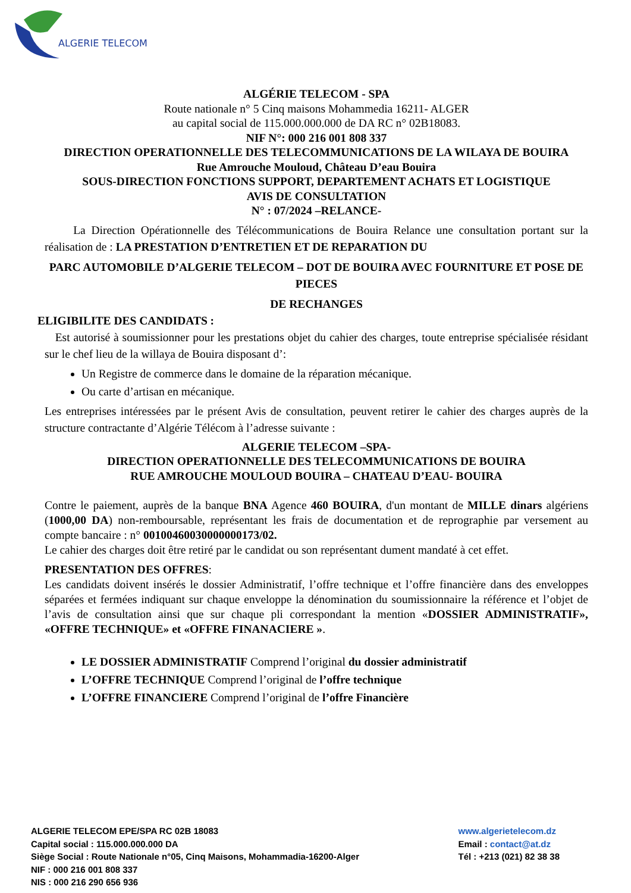ALGERIE TELECOM
ALGÉRIE TELECOM - SPA
Route nationale n° 5 Cinq maisons Mohammedia 16211- ALGER
au capital social de 115.000.000.000 de DA RC n° 02B18083.
NIF N°: 000 216 001 808 337
DIRECTION OPERATIONNELLE DES TELECOMMUNICATIONS DE LA WILAYA DE BOUIRA
Rue Amrouche Mouloud, Château D’eau Bouira
SOUS-DIRECTION FONCTIONS SUPPORT, DEPARTEMENT ACHATS ET LOGISTIQUE
AVIS DE CONSULTATION
N° : 07/2024 –RELANCE-
La Direction Opérationnelle des Télécommunications de Bouira Relance une consultation portant sur la réalisation de : LA PRESTATION D’ENTRETIEN ET DE REPARATION DU
PARC AUTOMOBILE D’ALGERIE TELECOM – DOT DE BOUIRA AVEC FOURNITURE ET POSE DE PIECES
DE RECHANGES
ELIGIBILITE DES CANDIDATS :
Est autorisé à soumissionner pour les prestations objet du cahier des charges, toute entreprise spécialisée résidant sur le chef lieu de la willaya de Bouira disposant d’:
Un Registre de commerce dans le domaine de la réparation mécanique.
Ou carte d’artisan en mécanique.
Les entreprises intéressées par le présent Avis de consultation, peuvent retirer le cahier des charges auprès de la structure contractante d’Algérie Télécom à l’adresse suivante :
ALGERIE TELECOM –SPA-
DIRECTION OPERATIONNELLE DES TELECOMMUNICATIONS DE BOUIRA
RUE AMROUCHE MOULOUD BOUIRA – CHATEAU D’EAU- BOUIRA
Contre le paiement, auprès de la banque BNA Agence 460 BOUIRA, d'un montant de MILLE dinars algériens (1000,00 DA) non-remboursable, représentant les frais de documentation et de reprographie par versement au compte bancaire : n° 00100460030000000173/02.
Le cahier des charges doit être retiré par le candidat ou son représentant dument mandaté à cet effet.
PRESENTATION DES OFFRES:
Les candidats doivent insérés le dossier Administratif, l’offre technique et l’offre financière dans des enveloppes séparées et fermées indiquant sur chaque enveloppe la dénomination du soumissionnaire la référence et l’objet de l’avis de consultation ainsi que sur chaque pli correspondant la mention «DOSSIER ADMINISTRATIF», «OFFRE TECHNIQUE» et «OFFRE FINANACIERE ».
LE DOSSIER ADMINISTRATIF Comprend l’original du dossier administratif
L’OFFRE TECHNIQUE Comprend l’original de l’offre technique
L’OFFRE FINANCIERE Comprend l’original de l’offre Financière
ALGERIE TELECOM EPE/SPA RC 02B 18083
Capital social : 115.000.000.000 DA
Siège Social : Route Nationale n°05, Cinq Maisons, Mohammadia-16200-Alger
NIF : 000 216 001 808 337
NIS : 000 216 290 656 936
www.algerietelecom.dz
Email : contact@at.dz
Tél : +213 (021) 82 38 38